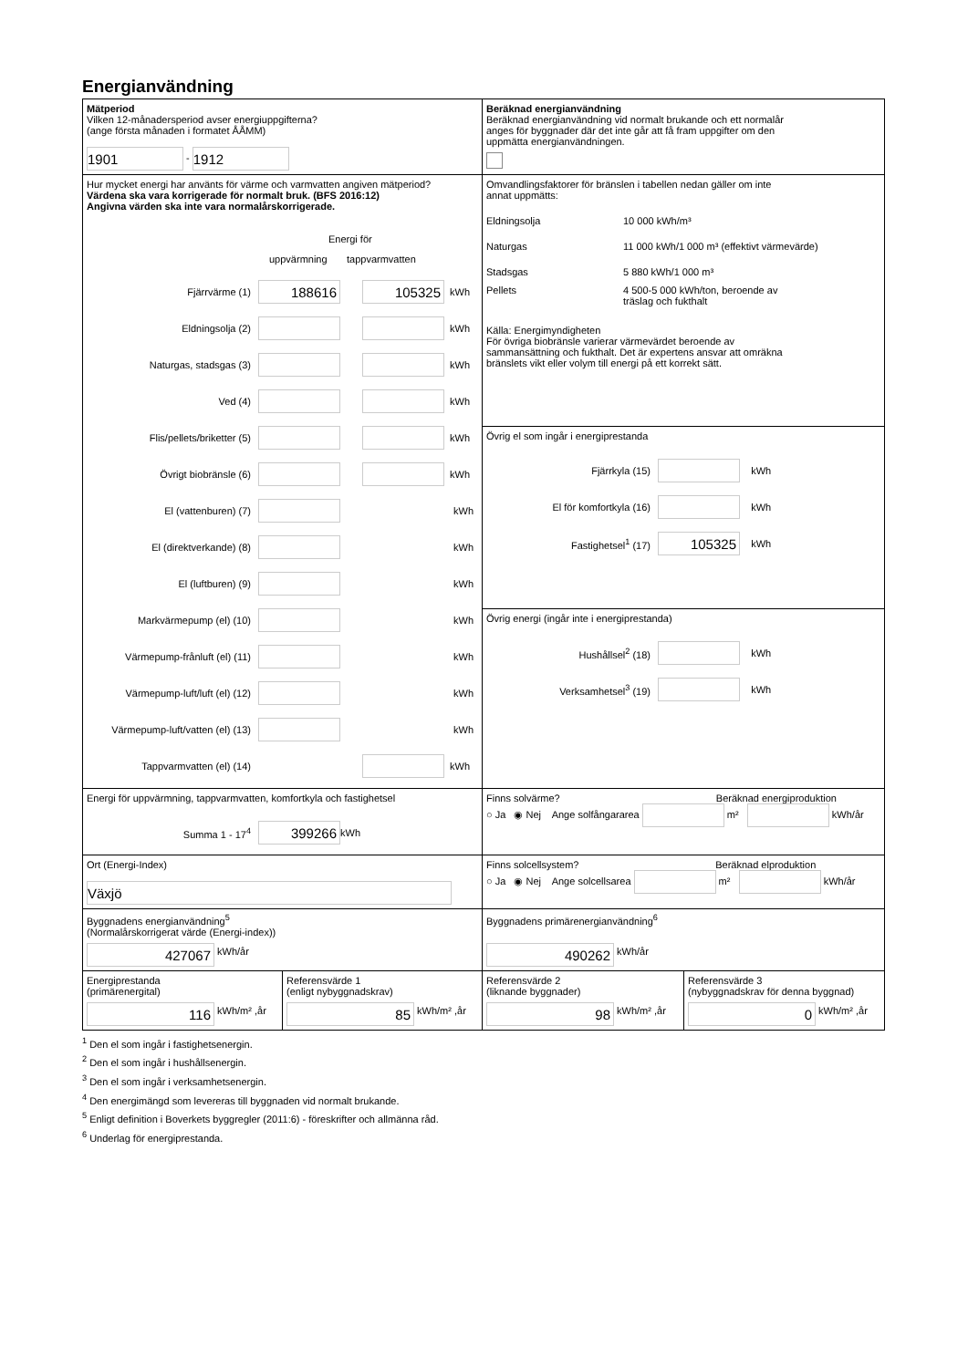Energianvändning
Mätperiod
Vilken 12-månadersperiod avser energiuppgifterna?
(ange första månaden i formatet ÅÅMM)
1901 - 1912
Beräknad energianvändning
Beräknad energianvändning vid normalt brukande och ett normalår
anges för byggnader där det inte går att få fram uppgifter om den
uppmätta energianvändningen.
Hur mycket energi har använts för värme och varmvatten angiven mätperiod?
Värdena ska vara korrigerade för normalt bruk. (BFS 2016:12)
Angivna värden ska inte vara normalårskorrigerade.
Energi för
uppvärmning tappvarmvatten
Fjärrvärme (1) 188616 105325 kWh
Eldningsolja (2) kWh
Naturgas, stadsgas (3) kWh
Ved (4) kWh
Flis/pellets/briketter (5) kWh
Övrigt biobränsle (6) kWh
El (vattenburen) (7) kWh
El (direktverkande) (8) kWh
El (luftburen) (9) kWh
Markvärmepump (el) (10) kWh
Värmepump-frånluft (el) (11) kWh
Värmepump-luft/luft (el) (12) kWh
Värmepump-luft/vatten (el) (13) kWh
Tappvarmvatten (el) (14) kWh
Omvandlingsfaktorer för bränslen i tabellen nedan gäller om inte
annat uppmätts:
Eldningsolja 10 000 kWh/m³
Naturgas 11 000 kWh/1 000 m³ (effektivt värmevärde)
Stadsgas 5 880 kWh/1 000 m³
Pellets 4 500-5 000 kWh/ton, beroende av
träslag och fukthalt
Källa: Energimyndigheten
För övriga biobränsle varierar värmevärdet beroende av
sammansättning och fukthalt. Det är expertens ansvar att omräkna
bränslets vikt eller volym till energi på ett korrekt sätt.
Övrig el som ingår i energiprestanda
Fjärrkyla (15) kWh
El för komfortkyla (16) kWh
Fastighetsel<sup>1</sup> (17) 105325 kWh
Övrig energi (ingår inte i energiprestanda)
Hushållsel<sup>2</sup> (18) kWh
Verksamhetsel<sup>3</sup> (19) kWh
Energi för uppvärmning, tappvarmvatten, komfortkyla och fastighetsel
Summa 1 - 17<sup>4</sup> 399266 kWh
Finns solvärme? Beräknad energiproduktion
○ Ja ◉ Nej Ange solfångararea m² kWh/år
Ort (Energi-Index)
Växjö
Finns solcellsystem? Beräknad elproduktion
○ Ja ◉ Nej Ange solcellsarea m² kWh/år
Byggnadens energianvändning<sup>5</sup>
(Normalårskorrigerat värde (Energi-index))
427067 kWh/år
Byggnadens primärenergianvändning<sup>6</sup>
490262 kWh/år
Energiprestanda
(primärenergital)
116 kWh/m² ,år
Referensvärde 1
(enligt nybyggnadskrav)
85 kWh/m² ,år
Referensvärde 2
(liknande byggnader)
98 kWh/m² ,år
Referensvärde 3
(nybyggnadskrav för denna byggnad)
0 kWh/m² ,år
<sup>1</sup> Den el som ingår i fastighetsenergin.
<sup>2</sup> Den el som ingår i hushållsenergin.
<sup>3</sup> Den el som ingår i verksamhetsenergin.
<sup>4</sup> Den energimängd som levereras till byggnaden vid normalt brukande.
<sup>5</sup> Enligt definition i Boverkets byggregler (2011:6) - föreskrifter och allmänna råd.
<sup>6</sup> Underlag för energiprestanda.